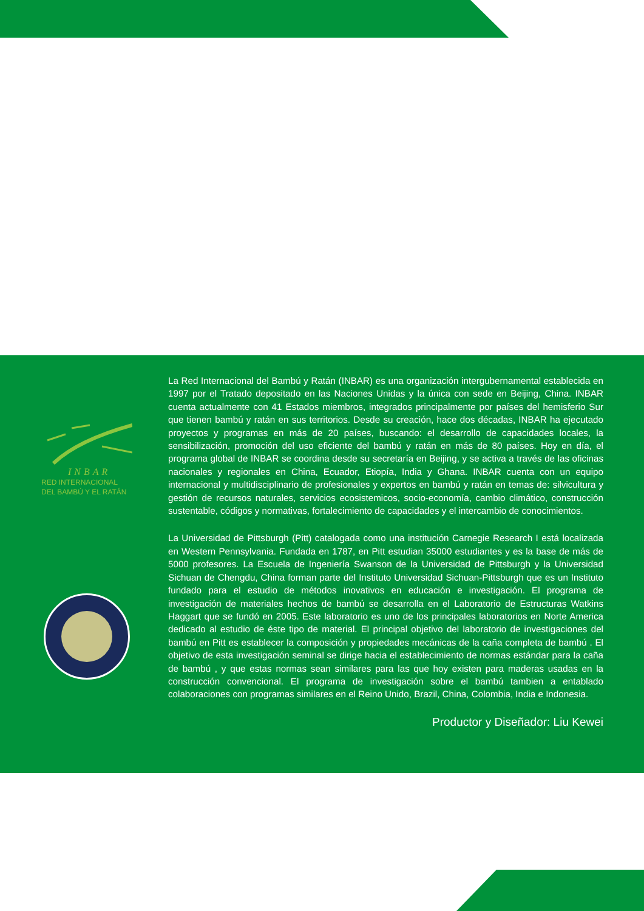INBAR
RED INTERNACIONAL
DEL BAMBÚ Y EL RATÁN
La Red Internacional del Bambú y Ratán (INBAR) es una organización intergubernamental establecida en 1997 por el Tratado depositado en las Naciones Unidas y la única con sede en Beijing, China. INBAR cuenta actualmente con 41 Estados miembros, integrados principalmente por países del hemisferio Sur que tienen bambú y ratán en sus territorios. Desde su creación, hace dos décadas, INBAR ha ejecutado proyectos y programas en más de 20 países, buscando: el desarrollo de capacidades locales, la sensibilización, promoción del uso eficiente del bambú y ratán en más de 80 países. Hoy en día, el programa global de INBAR se coordina desde su secretaría en Beijing, y se activa a través de las oficinas nacionales y regionales en China, Ecuador, Etiopía, India y Ghana. INBAR cuenta con un equipo internacional y multidisciplinario de profesionales y expertos en bambú y ratán en temas de: silvicultura y gestión de recursos naturales, servicios ecosistemicos, socio-economía, cambio climático, construcción sustentable, códigos y normativas, fortalecimiento de capacidades y el intercambio de conocimientos.
La Universidad de Pittsburgh (Pitt) catalogada como una institución Carnegie Research I está localizada en Western Pennsylvania. Fundada en 1787, en Pitt estudian 35000 estudiantes y es la base de más de 5000 profesores. La Escuela de Ingeniería Swanson de la Universidad de Pittsburgh y la Universidad Sichuan de Chengdu, China forman parte del Instituto Universidad Sichuan-Pittsburgh que es un Instituto fundado para el estudio de métodos inovativos en educación e investigación. El programa de investigación de materiales hechos de bambú se desarrolla en el Laboratorio de Estructuras Watkins Haggart que se fundó en 2005. Este laboratorio es uno de los principales laboratorios en Norte America dedicado al estudio de éste tipo de material. El principal objetivo del laboratorio de investigaciones del bambú en Pitt es establecer la composición y propiedades mecánicas de la caña completa de bambú . El objetivo de esta investigación seminal se dirige hacia el establecimiento de normas estándar para la caña de bambú , y que estas normas sean similares para las que hoy existen para maderas usadas en la construcción convencional. El programa de investigación sobre el bambú tambien a entablado colaboraciones con programas similares en el Reino Unido, Brazil, China, Colombia, India e Indonesia.
Productor y Diseñador: Liu Kewei